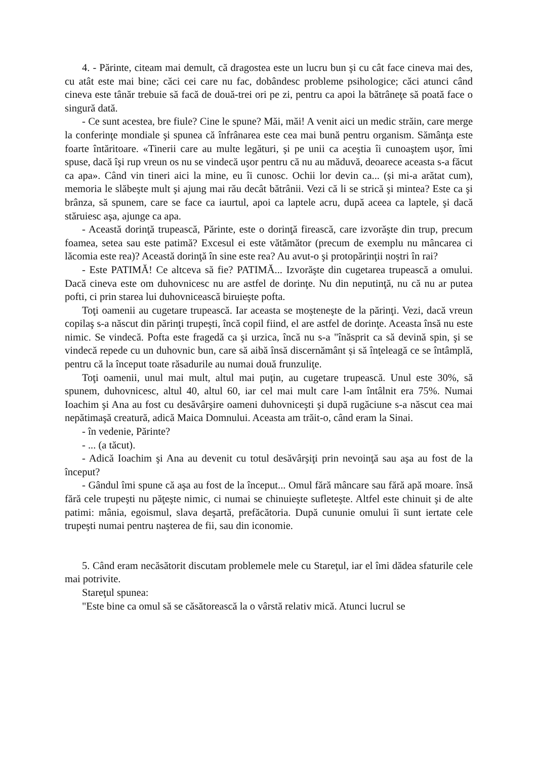4. - Părinte, citeam mai demult, că dragostea este un lucru bun şi cu cât face cineva mai des, cu atât este mai bine; căci cei care nu fac, dobândesc probleme psihologice; căci atunci când cineva este tânăr trebuie să facă de două-trei ori pe zi, pentru ca apoi la bătrâneţe să poată face o singură dată.
- Ce sunt acestea, bre fiule? Cine le spune? Măi, măi! A venit aici un medic străin, care merge la conferinţe mondiale şi spunea că înfrânarea este cea mai bună pentru organism. Sămânţa este foarte întăritoare. «Tinerii care au multe legături, şi pe unii ca aceştia îi cunoaştem uşor, îmi spuse, dacă îşi rup vreun os nu se vindecă uşor pentru că nu au măduvă, deoarece aceasta s-a făcut ca apa». Când vin tineri aici la mine, eu îi cunosc. Ochii lor devin ca... (și mi-a arătat cum), memoria le slăbeşte mult şi ajung mai rău decât bătrânii. Vezi că li se strică şi mintea? Este ca şi brânza, să spunem, care se face ca iaurtul, apoi ca laptele acru, după aceea ca laptele, şi dacă stăruiesc aşa, ajunge ca apa.
- Această dorinţă trupească, Părinte, este o dorinţă firească, care izvorăşte din trup, precum foamea, setea sau este patimă? Excesul ei este vătămător (precum de exemplu nu mâncarea ci lăcomia este rea)? Această dorinţă în sine este rea? Au avut-o şi protopărinţii noştri în rai?
- Este PATIMĂ! Ce altceva să fie? PATIMĂ... Izvorăşte din cugetarea trupească a omului. Dacă cineva este om duhovnicesc nu are astfel de dorinţe. Nu din neputinţă, nu că nu ar putea pofti, ci prin starea lui duhovnicească biruieşte pofta.
Toţi oamenii au cugetare trupească. Iar aceasta se moşteneşte de la părinţi. Vezi, dacă vreun copilaş s-a născut din părinţi trupeşti, încă copil fiind, el are astfel de dorinţe. Aceasta însă nu este nimic. Se vindecă. Pofta este fragedă ca şi urzica, încă nu s-a "înăsprit ca să devină spin, şi se vindecă repede cu un duhovnic bun, care să aibă însă discernământ și să înţeleagă ce se întâmplă, pentru că la început toate răsadurile au numai două frunzuliţe.
Toţi oamenii, unul mai mult, altul mai puţin, au cugetare trupească. Unul este 30%, să spunem, duhovnicesc, altul 40, altul 60, iar cel mai mult care l-am întâlnit era 75%. Numai Ioachim şi Ana au fost cu desăvârşire oameni duhovniceşti şi după rugăciune s-a născut cea mai nepătimaşă creatură, adică Maica Domnului. Aceasta am trăit-o, când eram la Sinai.
- în vedenie, Părinte?
- ... (a tăcut).
- Adică Ioachim şi Ana au devenit cu totul desăvârşiţi prin nevoinţă sau aşa au fost de la început?
- Gândul îmi spune că aşa au fost de la început... Omul fără mâncare sau fără apă moare. însă fără cele trupeşti nu păţeşte nimic, ci numai se chinuieşte sufleteşte. Altfel este chinuit şi de alte patimi: mânia, egoismul, slava deşartă, prefăcătoria. După cununie omului îi sunt iertate cele trupeşti numai pentru naşterea de fii, sau din iconomie.
5. Când eram necăsătorit discutam problemele mele cu Stareţul, iar el îmi dădea sfaturile cele mai potrivite.
Stareţul spunea:
"Este bine ca omul să se căsătorească la o vârstă relativ mică. Atunci lucrul se